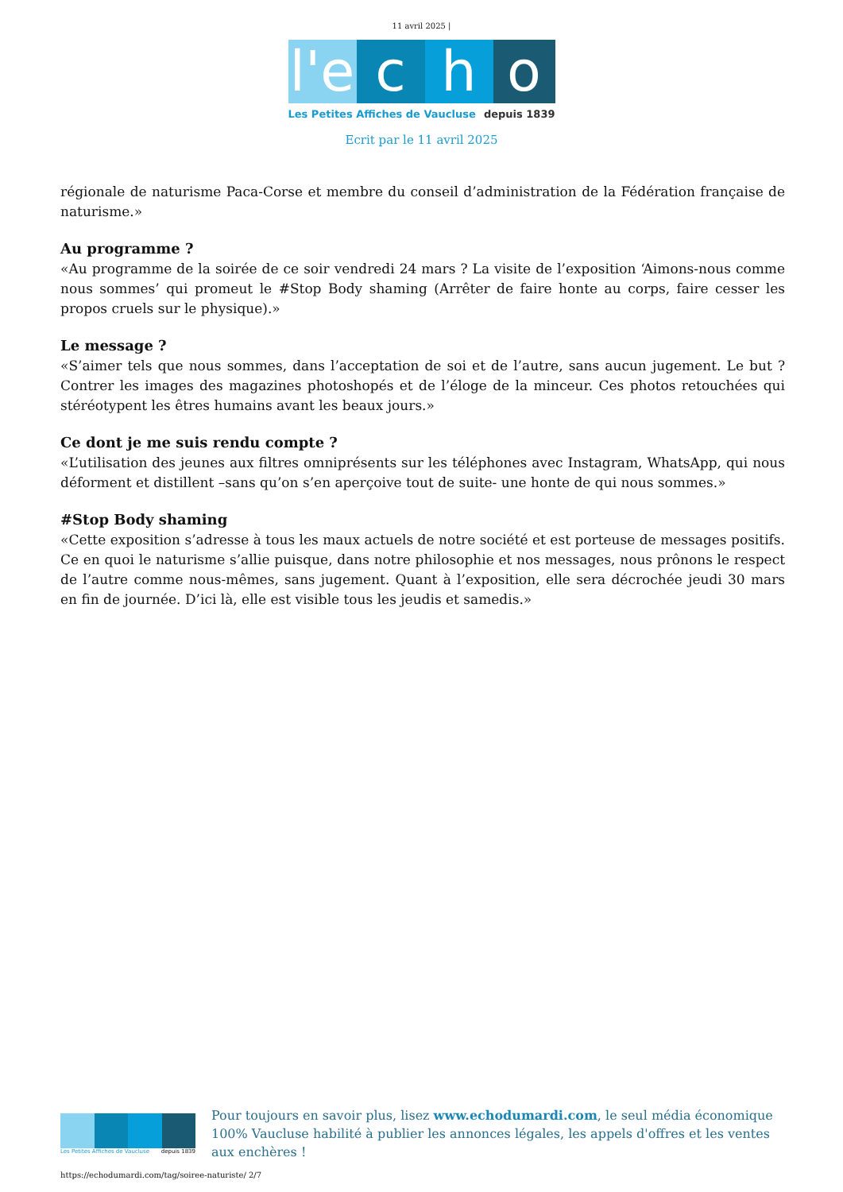11 avril 2025 |
l'e c h o
Les Petites Affiches de Vaucluse depuis 1839
Ecrit par le 11 avril 2025
régionale de naturisme Paca-Corse et membre du conseil d’administration de la Fédération française de naturisme.»
Au programme ?
«Au programme de la soirée de ce soir vendredi 24 mars ? La visite de l’exposition ‘Aimons-nous comme nous sommes’ qui promeut le #Stop Body shaming (Arrêter de faire honte au corps, faire cesser les propos cruels sur le physique).»
Le message ?
«S’aimer tels que nous sommes, dans l’acceptation de soi et de l’autre, sans aucun jugement. Le but ? Contrer les images des magazines photoshopés et de l’éloge de la minceur. Ces photos retouchées qui stéréotypent les êtres humains avant les beaux jours.»
Ce dont je me suis rendu compte ?
«L’utilisation des jeunes aux filtres omniprésents sur les téléphones avec Instagram, WhatsApp, qui nous déforment et distillent –sans qu’on s’en aperçoive tout de suite- une honte de qui nous sommes.»
#Stop Body shaming
«Cette exposition s’adresse à tous les maux actuels de notre société et est porteuse de messages positifs. Ce en quoi le naturisme s’allie puisque, dans notre philosophie et nos messages, nous prônons le respect de l’autre comme nous-mêmes, sans jugement. Quant à l’exposition, elle sera décrochée jeudi 30 mars en fin de journée. D’ici là, elle est visible tous les jeudis et samedis.»
Les Petites Affiches de Vaucluse depuis 1839
Pour toujours en savoir plus, lisez www.echodumardi.com, le seul média économique 100% Vaucluse habilité à publier les annonces légales, les appels d'offres et les ventes aux enchères !
https://echodumardi.com/tag/soiree-naturiste/ 2/7